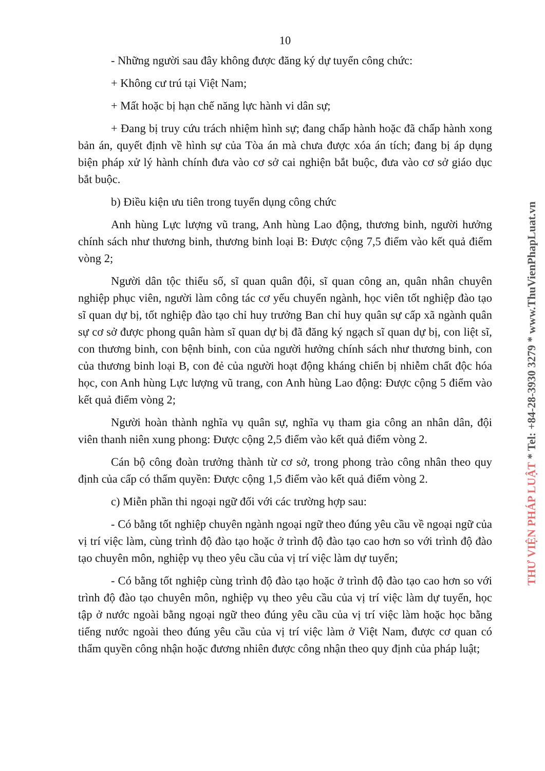10
- Những người sau đây không được đăng ký dự tuyển công chức:
+ Không cư trú tại Việt Nam;
+ Mất hoặc bị hạn chế năng lực hành vi dân sự;
+ Đang bị truy cứu trách nhiệm hình sự; đang chấp hành hoặc đã chấp hành xong bản án, quyết định về hình sự của Tòa án mà chưa được xóa án tích; đang bị áp dụng biện pháp xử lý hành chính đưa vào cơ sở cai nghiện bắt buộc, đưa vào cơ sở giáo dục bắt buộc.
b) Điều kiện ưu tiên trong tuyển dụng công chức
Anh hùng Lực lượng vũ trang, Anh hùng Lao động, thương binh, người hưởng chính sách như thương binh, thương binh loại B: Được cộng 7,5 điểm vào kết quả điểm vòng 2;
Người dân tộc thiểu số, sĩ quan quân đội, sĩ quan công an, quân nhân chuyên nghiệp phục viên, người làm công tác cơ yếu chuyển ngành, học viên tốt nghiệp đào tạo sĩ quan dự bị, tốt nghiệp đào tạo chỉ huy trưởng Ban chỉ huy quân sự cấp xã ngành quân sự cơ sở được phong quân hàm sĩ quan dự bị đã đăng ký ngạch sĩ quan dự bị, con liệt sĩ, con thương binh, con bệnh binh, con của người hưởng chính sách như thương binh, con của thương binh loại B, con đẻ của người hoạt động kháng chiến bị nhiễm chất độc hóa học, con Anh hùng Lực lượng vũ trang, con Anh hùng Lao động: Được cộng 5 điểm vào kết quả điểm vòng 2;
Người hoàn thành nghĩa vụ quân sự, nghĩa vụ tham gia công an nhân dân, đội viên thanh niên xung phong: Được cộng 2,5 điểm vào kết quả điểm vòng 2.
Cán bộ công đoàn trưởng thành từ cơ sở, trong phong trào công nhân theo quy định của cấp có thẩm quyền: Được cộng 1,5 điểm vào kết quả điểm vòng 2.
c) Miễn phần thi ngoại ngữ đối với các trường hợp sau:
- Có bằng tốt nghiệp chuyên ngành ngoại ngữ theo đúng yêu cầu về ngoại ngữ của vị trí việc làm, cùng trình độ đào tạo hoặc ở trình độ đào tạo cao hơn so với trình độ đào tạo chuyên môn, nghiệp vụ theo yêu cầu của vị trí việc làm dự tuyển;
- Có bằng tốt nghiệp cùng trình độ đào tạo hoặc ở trình độ đào tạo cao hơn so với trình độ đào tạo chuyên môn, nghiệp vụ theo yêu cầu của vị trí việc làm dự tuyển, học tập ở nước ngoài bằng ngoại ngữ theo đúng yêu cầu của vị trí việc làm hoặc học bằng tiếng nước ngoài theo đúng yêu cầu của vị trí việc làm ở Việt Nam, được cơ quan có thẩm quyền công nhận hoặc đương nhiên được công nhận theo quy định của pháp luật;
THƯ VIỆN PHÁP LUẬT * Tel: +84-28-3930 3279 * www.ThuVienPhapLuat.vn